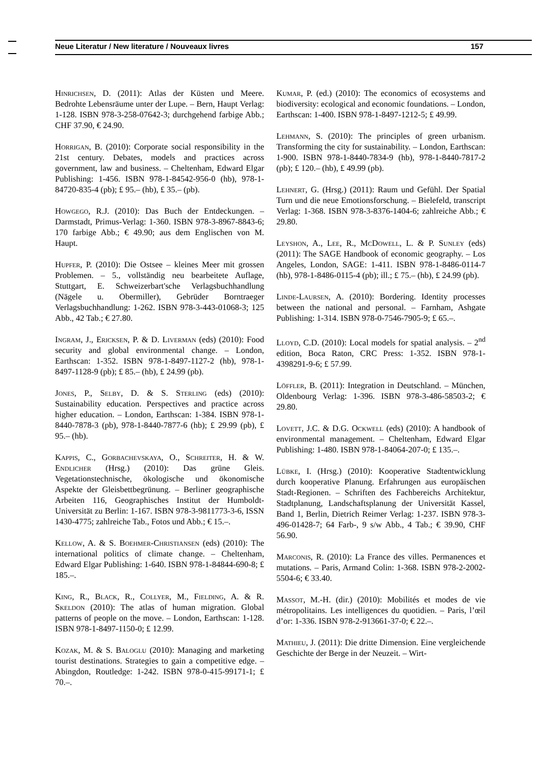Neue Literatur / New literature / Nouveaux livres 157
Hinrichsen, D. (2011): Atlas der Küsten und Meere. Bedrohte Lebensräume unter der Lupe. – Bern, Haupt Verlag: 1-128. ISBN 978-3-258-07642-3; durchgehend farbige Abb.; CHF 37.90, € 24.90.
Horrigan, B. (2010): Corporate social responsibility in the 21st century. Debates, models and practices across government, law and business. – Cheltenham, Edward Elgar Publishing: 1-456. ISBN 978-1-84542-956-0 (hb), 978-1-84720-835-4 (pb); £ 95.– (hb), £ 35.– (pb).
Howgego, R.J. (2010): Das Buch der Entdeckungen. – Darmstadt, Primus-Verlag: 1-360. ISBN 978-3-8967-8843-6; 170 farbige Abb.; € 49.90; aus dem Englischen von M. Haupt.
Hupfer, P. (2010): Die Ostsee – kleines Meer mit grossen Problemen. – 5., vollständig neu bearbeitete Auflage, Stuttgart, E. Schweizerbart'sche Verlagsbuchhandlung (Nägele u. Obermiller), Gebrüder Borntraeger Verlagsbuchhandlung: 1-262. ISBN 978-3-443-01068-3; 125 Abb., 42 Tab.; € 27.80.
Ingram, J., Ericksen, P. & D. Liverman (eds) (2010): Food security and global environmental change. – London, Earthscan: 1-352. ISBN 978-1-8497-1127-2 (hb), 978-1-8497-1128-9 (pb); £ 85.– (hb), £ 24.99 (pb).
Jones, P., Selby, D. & S. Sterling (eds) (2010): Sustainability education. Perspectives and practice across higher education. – London, Earthscan: 1-384. ISBN 978-1-8440-7878-3 (pb), 978-1-8440-7877-6 (hb); £ 29.99 (pb), £ 95.– (hb).
Kappis, C., Gorbachevskaya, O., Schreiter, H. & W. Endlicher (Hrsg.) (2010): Das grüne Gleis. Vegetationstechnische, ökologische und ökonomische Aspekte der Gleisbettbegrünung. – Berliner geographische Arbeiten 116, Geographisches Institut der Humboldt-Universität zu Berlin: 1-167. ISBN 978-3-9811773-3-6, ISSN 1430-4775; zahlreiche Tab., Fotos und Abb.; € 15.–.
Kellow, A. & S. Boehmer-Christiansen (eds) (2010): The international politics of climate change. – Cheltenham, Edward Elgar Publishing: 1-640. ISBN 978-1-84844-690-8; £ 185.–.
King, R., Black, R., Collyer, M., Fielding, A. & R. Skeldon (2010): The atlas of human migration. Global patterns of people on the move. – London, Earthscan: 1-128. ISBN 978-1-8497-1150-0; £ 12.99.
Kozak, M. & S. Baloglu (2010): Managing and marketing tourist destinations. Strategies to gain a competitive edge. – Abingdon, Routledge: 1-242. ISBN 978-0-415-99171-1; £ 70.–.
Kumar, P. (ed.) (2010): The economics of ecosystems and biodiversity: ecological and economic foundations. – London, Earthscan: 1-400. ISBN 978-1-8497-1212-5; £ 49.99.
Lehmann, S. (2010): The principles of green urbanism. Transforming the city for sustainability. – London, Earthscan: 1-900. ISBN 978-1-8440-7834-9 (hb), 978-1-8440-7817-2 (pb); £ 120.– (hb), £ 49.99 (pb).
Lehnert, G. (Hrsg.) (2011): Raum und Gefühl. Der Spatial Turn und die neue Emotionsforschung. – Bielefeld, transcript Verlag: 1-368. ISBN 978-3-8376-1404-6; zahlreiche Abb.; € 29.80.
Leyshon, A., Lee, R., McDowell, L. & P. Sunley (eds) (2011): The SAGE Handbook of economic geography. – Los Angeles, London, SAGE: 1-411. ISBN 978-1-8486-0114-7 (hb), 978-1-8486-0115-4 (pb); ill.; £ 75.– (hb), £ 24.99 (pb).
Linde-Laursen, A. (2010): Bordering. Identity processes between the national and personal. – Farnham, Ashgate Publishing: 1-314. ISBN 978-0-7546-7905-9; £ 65.–.
Lloyd, C.D. (2010): Local models for spatial analysis. – 2<sup>nd</sup> edition, Boca Raton, CRC Press: 1-352. ISBN 978-1-4398291-9-6; £ 57.99.
Löffler, B. (2011): Integration in Deutschland. – München, Oldenbourg Verlag: 1-396. ISBN 978-3-486-58503-2; € 29.80.
Lovett, J.C. & D.G. Ockwell (eds) (2010): A handbook of environmental management. – Cheltenham, Edward Elgar Publishing: 1-480. ISBN 978-1-84064-207-0; £ 135.–.
Lübke, I. (Hrsg.) (2010): Kooperative Stadtentwicklung durch kooperative Planung. Erfahrungen aus europäischen Stadt-Regionen. – Schriften des Fachbereichs Architektur, Stadtplanung, Landschaftsplanung der Universität Kassel, Band 1, Berlin, Dietrich Reimer Verlag: 1-237. ISBN 978-3-496-01428-7; 64 Farb-, 9 s/w Abb., 4 Tab.; € 39.90, CHF 56.90.
Marconis, R. (2010): La France des villes. Permanences et mutations. – Paris, Armand Colin: 1-368. ISBN 978-2-2002-5504-6; € 33.40.
Massot, M.-H. (dir.) (2010): Mobilités et modes de vie métropolitains. Les intelligences du quotidien. – Paris, l’œil d’or: 1-336. ISBN 978-2-913661-37-0; € 22.–.
Mathieu, J. (2011): Die dritte Dimension. Eine vergleichende Geschichte der Berge in der Neuzeit. – Wirt-